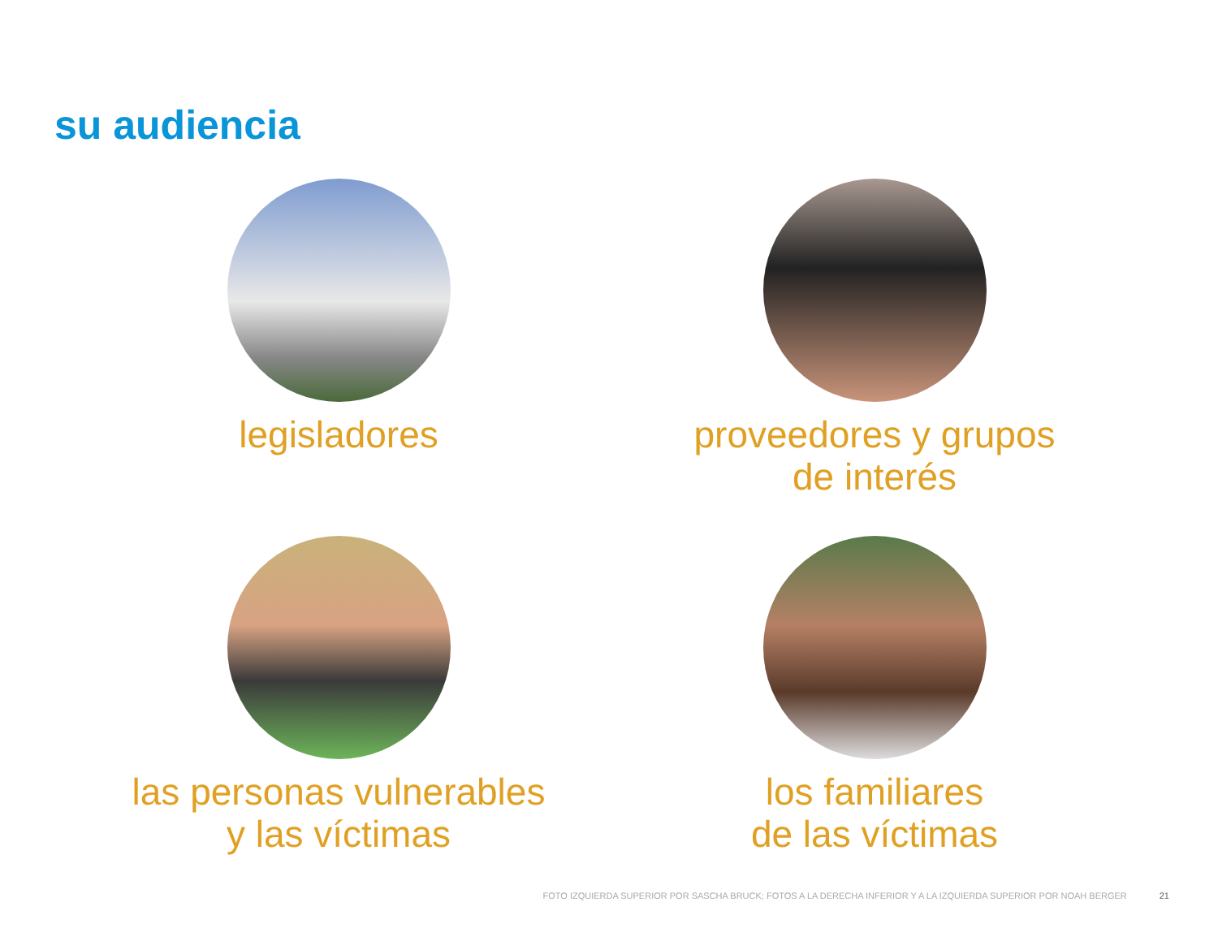su audiencia
legisladores
proveedores y grupos
de interés
las personas vulnerables
y las víctimas
los familiares
de las víctimas
FOTO IZQUIERDA SUPERIOR POR SASCHA BRUCK; FOTOS A LA DERECHA INFERIOR Y A LA IZQUIERDA SUPERIOR POR NOAH BERGER 21